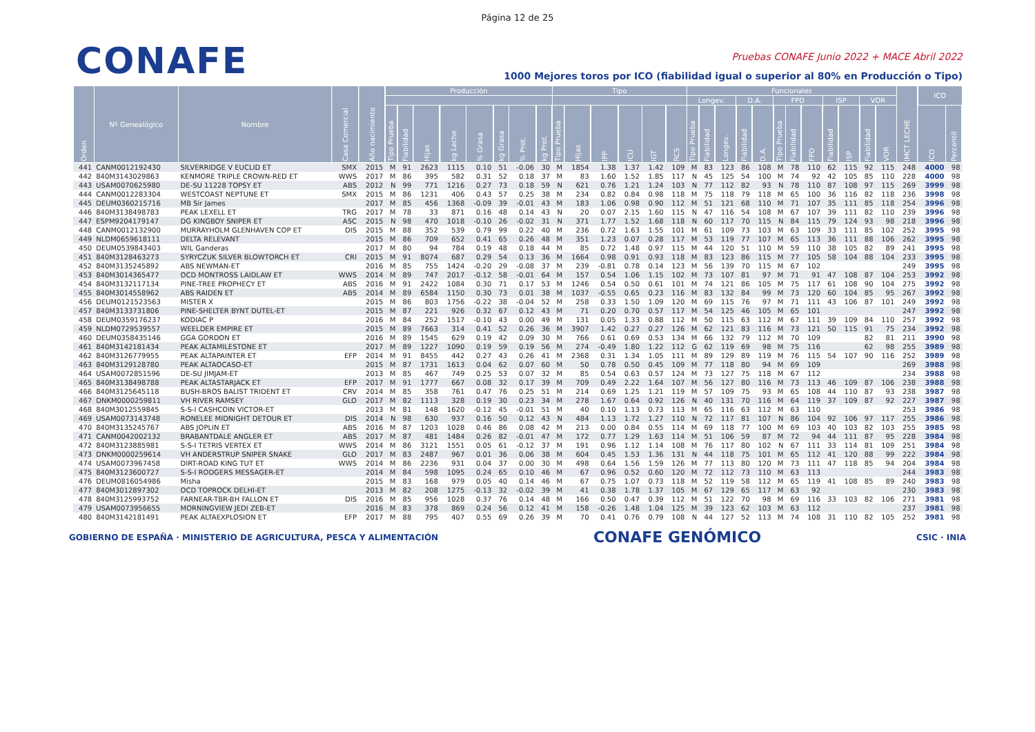Página 12 de 25
CONAFE
Pruebas CONAFE Junio 2022 + MACE Abril 2022
1000 Mejores toros por ICO (fiabilidad igual o superior al 80% en Producción o Tipo)
| Orden | Nº Genealógico | Nombre | Casa Comercial | Año nacimiento | Producción | | | | | | | | Tipo | | | | | | Funcionales | | | | | | | | | | | | IMCT LECHE | ICO | |
| --- | --- | --- | --- | --- | --- | --- | --- | --- | --- | --- | --- | --- | --- | --- | --- | --- | --- | --- | --- | --- | --- | --- | --- | --- | --- | --- | --- | --- | --- | --- | --- | --- | --- |
| | | | | | | | | | | | | | | | | | | | Longev. | | | D.A. | | FPD | | | ISP | | VOR | | | | |
| | | | | | Tipo Prueba | Fiabilidad | Hijas | kg Leche | % Grasa | kg Grasa | % Prot. | kg Prot. | Tipo Prueba | Hijas | IPP | ICU | IGT | RCS | Tipo Prueba | Fiabilidad | Longev. | Fiabilidad | D.A. | Tipo Prueba | Fiabilidad | FPD | Fiabilidad | ISP | Fiabilidad | VOR | | ICO | Percentil |
| 441 | CANM0012192430 | SILVERRIDGE V EUCLID ET | SMX | 2015 | M | 91 | 2623 | 1115 | 0.10 | 51 | -0.06 | 30 | M | 1854 | 1.38 | 1.37 | 1.42 | 109 | M | 83 | 123 | 86 | 108 | M | 78 | 110 | 62 | 115 | 92 | 115 | 248 | 4000 | 98 |
| 442 | 840M3143029863 | KENMORE TRIPLE CROWN-RED ET | WWS | 2017 | M | 86 | 395 | 582 | 0.31 | 52 | 0.18 | 37 | M | 83 | 1.60 | 1.52 | 1.85 | 117 | N | 45 | 125 | 54 | 100 | M | 74 | 92 | 42 | 105 | 85 | 110 | 228 | 4000 | 98 |
| 443 | USAM0070625980 | DE-SU 11228 TOPSY ET | ABS | 2012 | N | 99 | 771 | 1216 | 0.27 | 73 | 0.18 | 59 | N | 621 | 0.76 | 1.21 | 1.24 | 103 | N | 77 | 112 | 82 | 93 | N | 78 | 110 | 87 | 108 | 97 | 115 | 269 | 3999 | 98 |
| 444 | CANM0012283304 | WESTCOAST NEPTUNE ET | SMX | 2015 | M | 86 | 1231 | 406 | 0.43 | 57 | 0.25 | 38 | M | 234 | 0.82 | 0.84 | 0.98 | 118 | M | 75 | 118 | 79 | 118 | M | 65 | 100 | 36 | 116 | 82 | 118 | 236 | 3998 | 98 |
| 445 | DEUM0360215716 | MB Sir James | | 2017 | M | 85 | 456 | 1368 | -0.09 | 39 | -0.01 | 43 | M | 183 | 1.06 | 0.98 | 0.90 | 112 | M | 51 | 121 | 68 | 110 | M | 71 | 107 | 35 | 111 | 85 | 118 | 254 | 3996 | 98 |
| 446 | 840M3138498783 | PEAK LEXELL ET | TRG | 2017 | M | 78 | 33 | 871 | 0.16 | 48 | 0.14 | 43 | N | 20 | 0.07 | 2.15 | 1.60 | 115 | N | 47 | 116 | 54 | 108 | M | 67 | 107 | 39 | 111 | 82 | 110 | 239 | 3996 | 98 |
| 447 | ESPM9204179147 | DG KINGBOY SNIPER ET | ASC | 2015 | N | 98 | 470 | 1018 | -0.10 | 26 | -0.02 | 31 | N | 371 | 1.77 | 1.52 | 1.68 | 118 | N | 60 | 117 | 70 | 115 | N | 84 | 115 | 79 | 124 | 93 | 98 | 218 | 3996 | 98 |
| 448 | CANM0012132900 | MURRAYHOLM GLENHAVEN COP ET | DIS | 2015 | M | 88 | 352 | 539 | 0.79 | 99 | 0.22 | 40 | M | 236 | 0.72 | 1.63 | 1.55 | 101 | M | 61 | 109 | 73 | 103 | M | 63 | 109 | 33 | 111 | 85 | 102 | 252 | 3995 | 98 |
| 449 | NLDM0659618111 | DELTA RELEVANT | | 2015 | M | 86 | 709 | 652 | 0.41 | 65 | 0.26 | 48 | M | 351 | 1.23 | 0.07 | 0.28 | 117 | M | 53 | 119 | 77 | 107 | M | 65 | 113 | 36 | 111 | 88 | 106 | 262 | 3995 | 98 |
| 450 | DEUM0539843403 | WIL Ganderas | | 2017 | M | 80 | 94 | 784 | 0.19 | 48 | 0.18 | 44 | M | 85 | 0.72 | 1.48 | 0.97 | 115 | M | 44 | 120 | 51 | 110 | M | 59 | 110 | 38 | 105 | 82 | 89 | 241 | 3995 | 98 |
| 451 | 840M3128463273 | SYRYCZUK SILVER BLOWTORCH ET | CRI | 2015 | M | 91 | 8074 | 687 | 0.29 | 54 | 0.13 | 36 | M | 1664 | 0.98 | 0.91 | 0.93 | 118 | M | 83 | 123 | 86 | 115 | M | 77 | 105 | 58 | 104 | 88 | 104 | 233 | 3995 | 98 |
| 452 | 840M3135245892 | ABS NEWMAN-ET | | 2016 | M | 85 | 755 | 1424 | -0.20 | 29 | -0.08 | 37 | M | 239 | -0.81 | 0.78 | 0.14 | 123 | M | 56 | 139 | 70 | 115 | M | 67 | 102 | | | | | 249 | 3995 | 98 |
| 453 | 840M3014365477 | OCD MONTROSS LAIDLAW ET | WWS | 2014 | M | 89 | 747 | 2017 | -0.12 | 58 | -0.01 | 64 | M | 157 | 0.54 | 1.06 | 1.15 | 102 | M | 73 | 107 | 81 | 97 | M | 71 | 91 | 47 | 108 | 87 | 104 | 253 | 3992 | 98 |
| 454 | 840M3132117134 | PINE-TREE PROPHECY ET | ABS | 2016 | M | 91 | 2422 | 1084 | 0.30 | 71 | 0.17 | 53 | M | 1246 | 0.54 | 0.50 | 0.61 | 101 | M | 74 | 121 | 86 | 105 | M | 75 | 117 | 61 | 108 | 90 | 104 | 275 | 3992 | 98 |
| 455 | 840M3014558962 | ABS RAIDEN ET | ABS | 2014 | M | 89 | 6584 | 1150 | 0.30 | 73 | 0.01 | 38 | M | 1037 | -0.55 | 0.65 | 0.23 | 116 | M | 83 | 132 | 84 | 99 | M | 73 | 120 | 60 | 104 | 85 | 95 | 267 | 3992 | 98 |
| 456 | DEUM0121523563 | MISTER X | | 2015 | M | 86 | 803 | 1756 | -0.22 | 38 | -0.04 | 52 | M | 258 | 0.33 | 1.50 | 1.09 | 120 | M | 69 | 115 | 76 | 97 | M | 71 | 111 | 43 | 106 | 87 | 101 | 249 | 3992 | 98 |
| 457 | 840M3133731806 | PINE-SHELTER BYNT DUTEL-ET | | 2015 | M | 87 | 221 | 926 | 0.32 | 67 | 0.12 | 43 | M | 71 | 0.20 | 0.70 | 0.57 | 117 | M | 54 | 125 | 46 | 105 | M | 65 | 101 | | | | | 247 | 3992 | 98 |
| 458 | DEUM0359176237 | KODIAC P | | 2016 | M | 84 | 252 | 1517 | -0.10 | 43 | 0.00 | 49 | M | 131 | 0.05 | 1.33 | 0.88 | 112 | M | 50 | 115 | 63 | 112 | M | 67 | 111 | 39 | 109 | 84 | 110 | 257 | 3992 | 98 |
| 459 | NLDM0729539557 | WEELDER EMPIRE ET | | 2015 | M | 89 | 7663 | 314 | 0.41 | 52 | 0.26 | 36 | M | 3907 | 1.42 | 0.27 | 0.27 | 126 | M | 62 | 121 | 83 | 116 | M | 73 | 121 | 50 | 115 | 91 | 75 | 234 | 3992 | 98 |
| 460 | DEUM0358435146 | GGA GORDON ET | | 2016 | M | 89 | 1545 | 629 | 0.19 | 42 | 0.09 | 30 | M | 766 | 0.61 | 0.69 | 0.53 | 134 | M | 66 | 132 | 79 | 112 | M | 70 | 109 | | | 82 | 81 | 211 | 3990 | 98 |
| 461 | 840M3142181434 | PEAK ALTAMILESTONE ET | | 2017 | M | 89 | 1227 | 1090 | 0.19 | 59 | 0.19 | 56 | M | 274 | -0.49 | 1.80 | 1.22 | 112 | G | 62 | 119 | 69 | 98 | M | 75 | 116 | | | 62 | 98 | 255 | 3989 | 98 |
| 462 | 840M3126779955 | PEAK ALTAPAINTER ET | EFP | 2014 | M | 91 | 8455 | 442 | 0.27 | 43 | 0.26 | 41 | M | 2368 | 0.31 | 1.34 | 1.05 | 111 | M | 89 | 129 | 89 | 119 | M | 76 | 115 | 54 | 107 | 90 | 116 | 252 | 3989 | 98 |
| 463 | 840M3129128780 | PEAK ALTAOCASO-ET | | 2015 | M | 87 | 1731 | 1613 | 0.04 | 62 | 0.07 | 60 | M | 50 | 0.78 | 0.50 | 0.45 | 109 | M | 77 | 118 | 80 | 94 | M | 69 | 109 | | | | | 269 | 3988 | 98 |
| 464 | USAM0072851596 | DE-SU JIMJAM-ET | | 2013 | M | 85 | 467 | 749 | 0.25 | 53 | 0.07 | 32 | M | 85 | 0.54 | 0.63 | 0.57 | 124 | M | 73 | 127 | 75 | 118 | M | 67 | 112 | | | | | 234 | 3988 | 98 |
| 465 | 840M3138498788 | PEAK ALTASTARJACK ET | EFP | 2017 | M | 91 | 1777 | 667 | 0.08 | 32 | 0.17 | 39 | M | 709 | 0.49 | 2.22 | 1.64 | 107 | M | 56 | 127 | 80 | 116 | M | 73 | 113 | 46 | 109 | 87 | 106 | 238 | 3988 | 98 |
| 466 | 840M3125645118 | BUSH-BROS BALIST TRIDENT ET | CRV | 2014 | M | 85 | 358 | 761 | 0.47 | 76 | 0.25 | 51 | M | 214 | 0.69 | 1.25 | 1.21 | 119 | M | 57 | 109 | 75 | 93 | M | 65 | 108 | 44 | 110 | 87 | 93 | 238 | 3987 | 98 |
| 467 | DNKM0000259811 | VH RIVER RAMSEY | GLO | 2017 | M | 82 | 1113 | 328 | 0.19 | 30 | 0.23 | 34 | M | 278 | 1.67 | 0.64 | 0.92 | 126 | N | 40 | 131 | 70 | 116 | M | 64 | 119 | 37 | 109 | 87 | 92 | 227 | 3987 | 98 |
| 468 | 840M3012559845 | S-S-I CASHCOIN VICTOR-ET | | 2013 | M | 81 | 148 | 1620 | -0.12 | 45 | -0.01 | 51 | M | 40 | 0.10 | 1.13 | 0.73 | 113 | M | 65 | 116 | 63 | 112 | M | 63 | 110 | | | | | 253 | 3986 | 98 |
| 469 | USAM0073143748 | RONELEE MIDNIGHT DETOUR ET | DIS | 2014 | N | 98 | 630 | 937 | 0.16 | 50 | 0.12 | 43 | N | 484 | 1.13 | 1.72 | 1.27 | 110 | N | 72 | 117 | 81 | 107 | N | 86 | 104 | 92 | 106 | 97 | 117 | 255 | 3986 | 98 |
| 470 | 840M3135245767 | ABS JOPLIN ET | ABS | 2016 | M | 87 | 1203 | 1028 | 0.46 | 86 | 0.08 | 42 | M | 213 | 0.00 | 0.84 | 0.55 | 114 | M | 69 | 118 | 77 | 100 | M | 69 | 103 | 40 | 103 | 82 | 103 | 255 | 3985 | 98 |
| 471 | CANM0042002132 | BRABANTDALE ANGLER ET | ABS | 2017 | M | 87 | 481 | 1484 | 0.26 | 82 | -0.01 | 47 | M | 172 | 0.77 | 1.29 | 1.63 | 114 | M | 51 | 106 | 59 | 87 | M | 72 | 94 | 44 | 111 | 87 | 95 | 228 | 3984 | 98 |
| 472 | 840M3123885981 | S-S-I TETRIS VERTEX ET | WWS | 2014 | M | 86 | 3121 | 1551 | 0.05 | 61 | -0.12 | 37 | M | 191 | 0.96 | 1.12 | 1.14 | 108 | M | 76 | 117 | 80 | 102 | N | 67 | 111 | 33 | 114 | 81 | 109 | 251 | 3984 | 98 |
| 473 | DNKM0000259614 | VH ANDERSTRUP SNIPER SNAKE | GLO | 2017 | M | 83 | 2487 | 967 | 0.01 | 36 | 0.06 | 38 | M | 604 | 0.45 | 1.53 | 1.36 | 131 | N | 44 | 118 | 75 | 101 | M | 65 | 112 | 41 | 120 | 88 | 99 | 222 | 3984 | 98 |
| 474 | USAM0073967458 | DIRT-ROAD KING TUT ET | WWS | 2014 | M | 86 | 2236 | 931 | 0.04 | 37 | 0.00 | 30 | M | 498 | 0.64 | 1.56 | 1.59 | 126 | M | 77 | 113 | 80 | 120 | M | 73 | 111 | 47 | 118 | 85 | 94 | 204 | 3984 | 98 |
| 475 | 840M3123600727 | S-S-I RODGERS MESSAGER-ET | | 2014 | M | 84 | 598 | 1095 | 0.24 | 65 | 0.10 | 46 | M | 67 | 0.96 | 0.52 | 0.60 | 120 | M | 72 | 112 | 73 | 110 | M | 63 | 113 | | | | | 244 | 3983 | 98 |
| 476 | DEUM0816054986 | Misha | | 2015 | M | 83 | 168 | 979 | 0.05 | 40 | 0.14 | 46 | M | 67 | 0.75 | 1.07 | 0.73 | 118 | M | 52 | 119 | 58 | 112 | M | 65 | 119 | 41 | 108 | 85 | 89 | 240 | 3983 | 98 |
| 477 | 840M3012897302 | OCD TOPROCK DELHI-ET | | 2013 | M | 82 | 208 | 1275 | -0.13 | 32 | -0.02 | 39 | M | 41 | 0.38 | 1.78 | 1.37 | 105 | M | 67 | 129 | 65 | 117 | M | 63 | 92 | | | | | 230 | 3983 | 98 |
| 478 | 840M3125993752 | FARNEAR-TBR-BH FALLON ET | DIS | 2016 | M | 85 | 956 | 1028 | 0.37 | 76 | 0.14 | 48 | M | 166 | 0.50 | 0.47 | 0.39 | 112 | M | 51 | 122 | 70 | 98 | M | 69 | 116 | 33 | 103 | 82 | 106 | 271 | 3981 | 98 |
| 479 | USAM0073956655 | MORNINGVIEW JEDI ZEB-ET | | 2016 | M | 83 | 378 | 869 | 0.24 | 56 | 0.12 | 41 | M | 158 | -0.26 | 1.48 | 1.04 | 125 | M | 39 | 123 | 62 | 103 | M | 63 | 112 | | | | | 237 | 3981 | 98 |
| 480 | 840M3142181491 | PEAK ALTAEXPLOSION ET | EFP | 2017 | M | 88 | 795 | 407 | 0.55 | 69 | 0.26 | 39 | M | 70 | 0.41 | 0.76 | 0.79 | 108 | N | 44 | 127 | 52 | 113 | M | 74 | 108 | 31 | 110 | 82 | 105 | 252 | 3981 | 98 |
GOBIERNO DE ESPAÑA · MINISTERIO DE AGRICULTURA, PESCA Y ALIMENTACIÓN
CONAFE GENÓMICO
CSIC · INIA